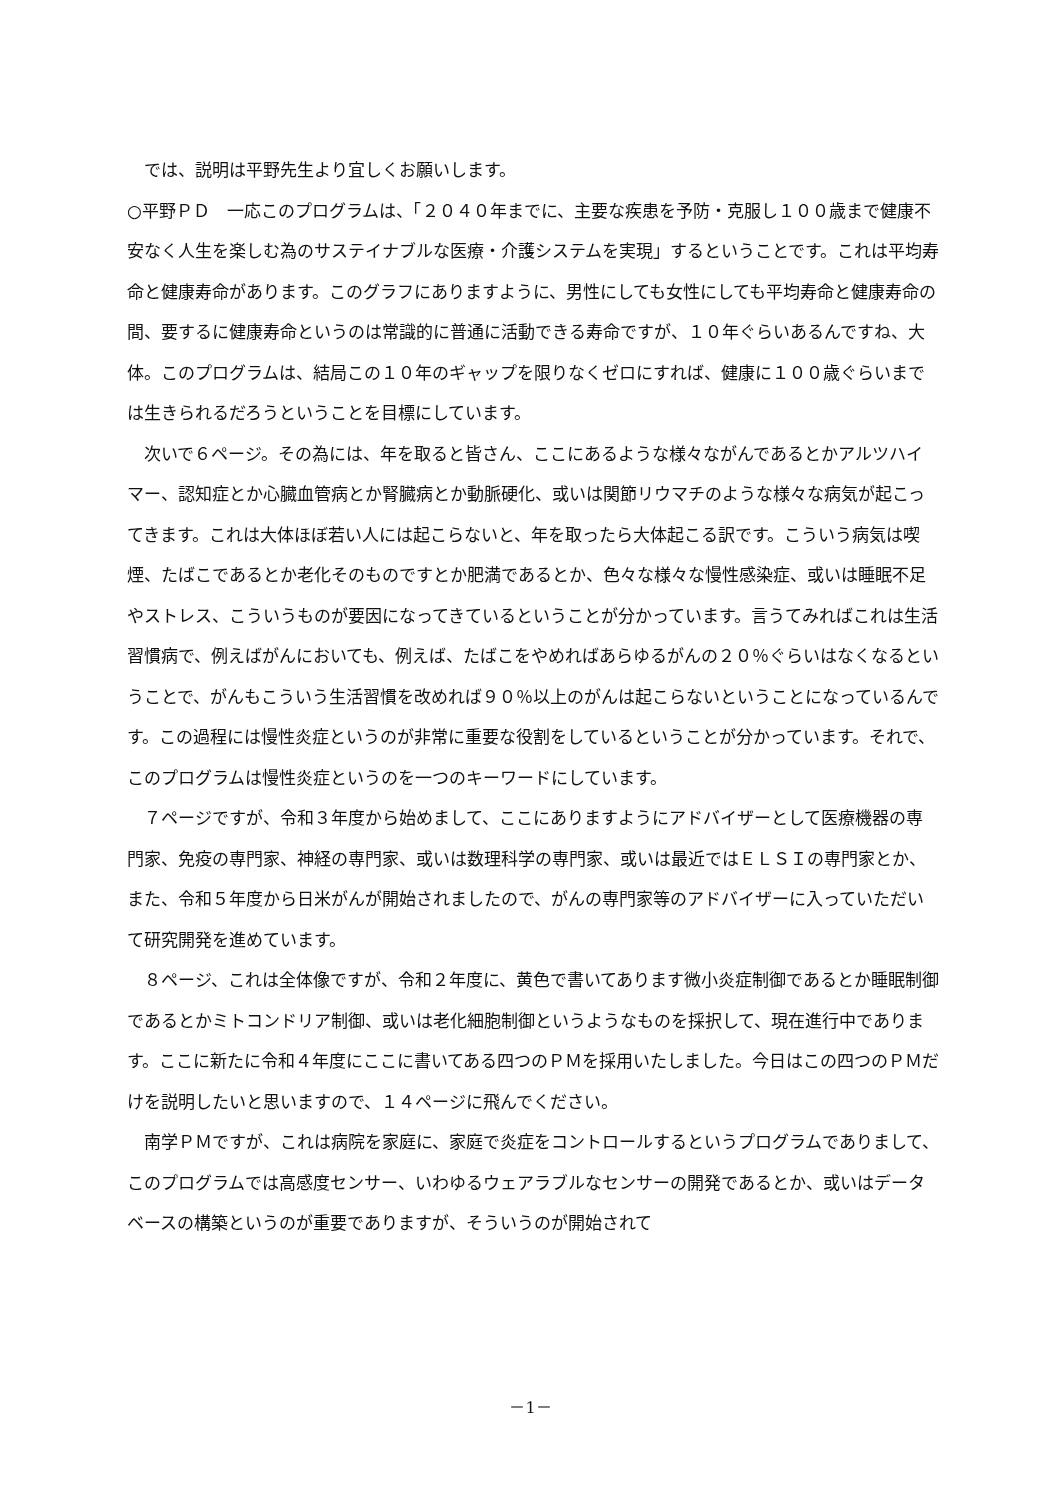では、説明は平野先生より宜しくお願いします。
○平野ＰＤ　一応このプログラムは、「２０４０年までに、主要な疾患を予防・克服し１００歳まで健康不安なく人生を楽しむ為のサステイナブルな医療・介護システムを実現」するということです。これは平均寿命と健康寿命があります。このグラフにありますように、男性にしても女性にしても平均寿命と健康寿命の間、要するに健康寿命というのは常識的に普通に活動できる寿命ですが、１０年ぐらいあるんですね、大体。このプログラムは、結局この１０年のギャップを限りなくゼロにすれば、健康に１００歳ぐらいまでは生きられるだろうということを目標にしています。
　次いで６ページ。その為には、年を取ると皆さん、ここにあるような様々ながんであるとかアルツハイマー、認知症とか心臓血管病とか腎臓病とか動脈硬化、或いは関節リウマチのような様々な病気が起こってきます。これは大体ほぼ若い人には起こらないと、年を取ったら大体起こる訳です。こういう病気は喫煙、たばこであるとか老化そのものですとか肥満であるとか、色々な様々な慢性感染症、或いは睡眠不足やストレス、こういうものが要因になってきているということが分かっています。言うてみればこれは生活習慣病で、例えばがんにおいても、例えば、たばこをやめればあらゆるがんの２０％ぐらいはなくなるということで、がんもこういう生活習慣を改めれば９０％以上のがんは起こらないということになっているんです。この過程には慢性炎症というのが非常に重要な役割をしているということが分かっています。それで、このプログラムは慢性炎症というのを一つのキーワードにしています。
　７ページですが、令和３年度から始めまして、ここにありますようにアドバイザーとして医療機器の専門家、免疫の専門家、神経の専門家、或いは数理科学の専門家、或いは最近ではＥＬＳＩの専門家とか、また、令和５年度から日米がんが開始されましたので、がんの専門家等のアドバイザーに入っていただいて研究開発を進めています。
　８ページ、これは全体像ですが、令和２年度に、黄色で書いてあります微小炎症制御であるとか睡眠制御であるとかミトコンドリア制御、或いは老化細胞制御というようなものを採択して、現在進行中であります。ここに新たに令和４年度にここに書いてある四つのＰＭを採用いたしました。今日はこの四つのＰＭだけを説明したいと思いますので、１４ページに飛んでください。
　南学ＰＭですが、これは病院を家庭に、家庭で炎症をコントロールするというプログラムでありまして、このプログラムでは高感度センサー、いわゆるウェアラブルなセンサーの開発であるとか、或いはデータベースの構築というのが重要でありますが、そういうのが開始されて
－1－